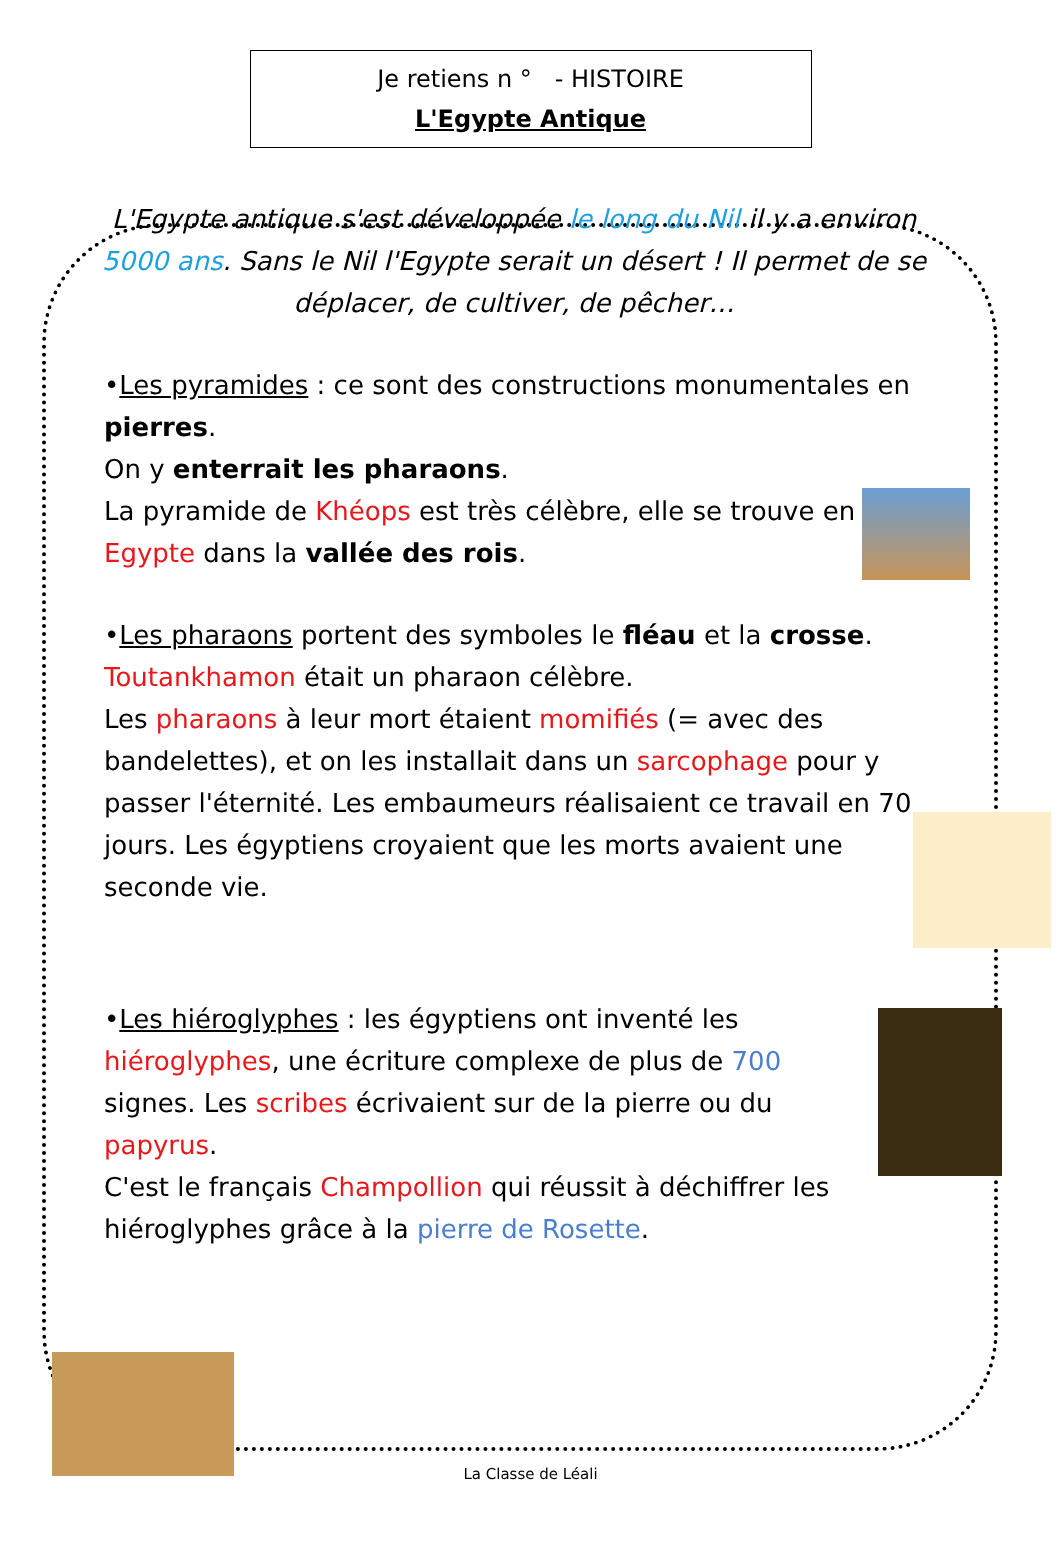Je retiens n ° - HISTOIRE
L'Egypte Antique
L'Egypte antique s'est développée le long du Nil il y a environ 5000 ans. Sans le Nil l'Egypte serait un désert ! Il permet de se déplacer, de cultiver, de pêcher…
•Les pyramides : ce sont des constructions monumentales en pierres.
On y enterrait les pharaons.
La pyramide de Khéops est très célèbre, elle se trouve en Egypte dans la vallée des rois.
•Les pharaons portent des symboles le fléau et la crosse.
Toutankhamon était un pharaon célèbre.
Les pharaons à leur mort étaient momifiés (= avec des bandelettes), et on les installait dans un sarcophage pour y passer l'éternité. Les embaumeurs réalisaient ce travail en 70 jours. Les égyptiens croyaient que les morts avaient une seconde vie.
•Les hiéroglyphes : les égyptiens ont inventé les hiéroglyphes, une écriture complexe de plus de 700 signes. Les scribes écrivaient sur de la pierre ou du papyrus.
C'est le français Champollion qui réussit à déchiffrer les hiéroglyphes grâce à la pierre de Rosette.
La Classe de Léali